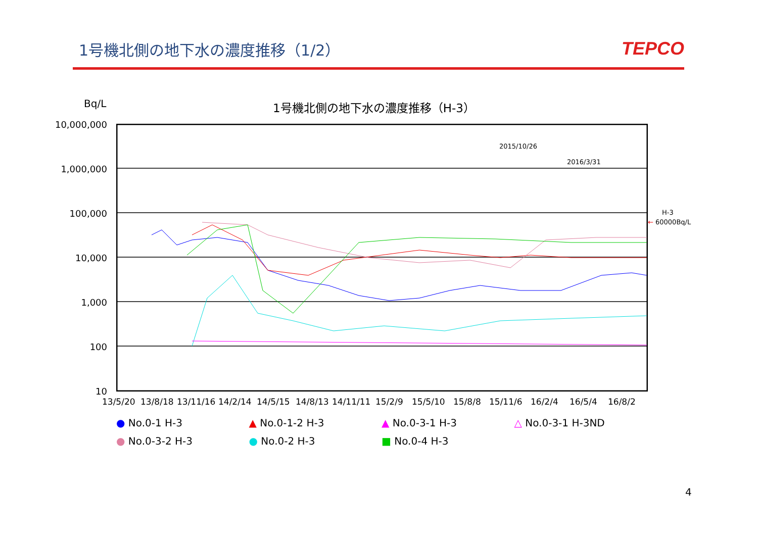1号機北側の地下水の濃度推移（1/2）
TEPCO
Bq/L 1号機北側の地下水の濃度推移（H-3）
10,000,000
1,000,000
100,000
10,000
1,000
100
10
13/5/20 13/8/18 13/11/16 14/2/14 14/5/15 14/8/13 14/11/11 15/2/9 15/5/10 15/8/8 15/11/6 16/2/4 16/5/4 16/8/2
2015/10/26
2016/3/31
H-3
← 60000Bq/L
● No.0-1 H-3
▲ No.0-1-2 H-3
▲ No.0-3-1 H-3
△ No.0-3-1 H-3ND
● No.0-3-2 H-3
● No.0-2 H-3
■ No.0-4 H-3
4